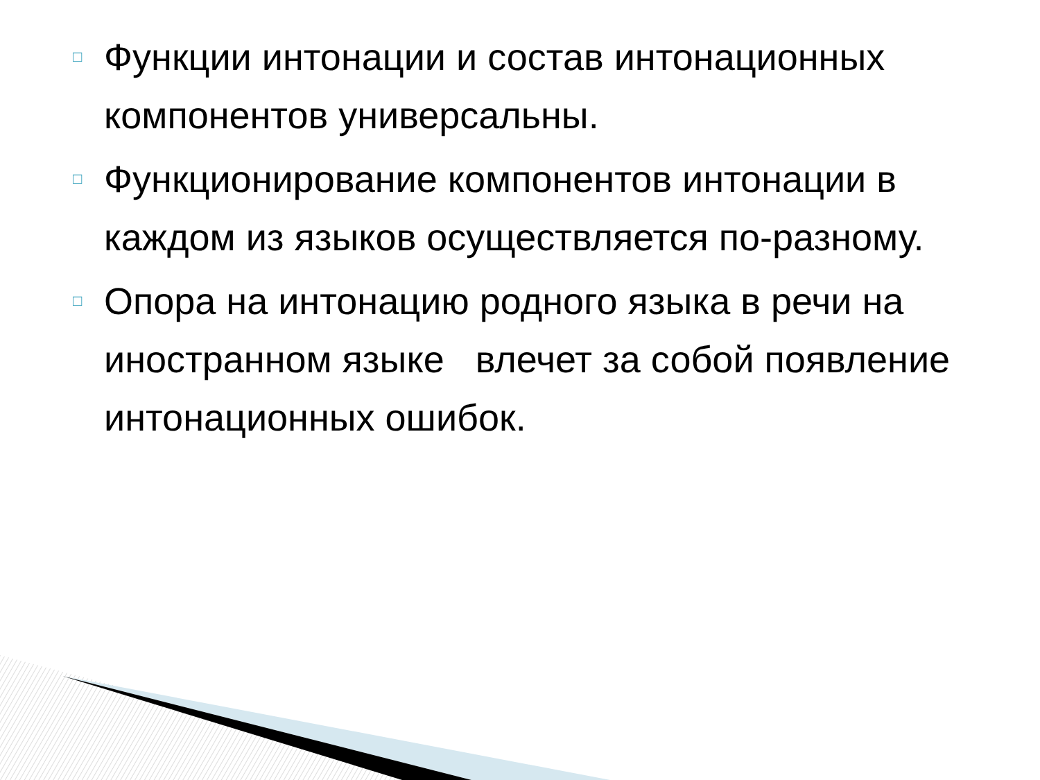□ Функции интонации и состав интонационных компонентов универсальны.
□ Функционирование компонентов интонации в каждом из языков осуществляется по-разному.
□ Опора на интонацию родного языка в речи на иностранном языке влечет за собой появление интонационных ошибок.